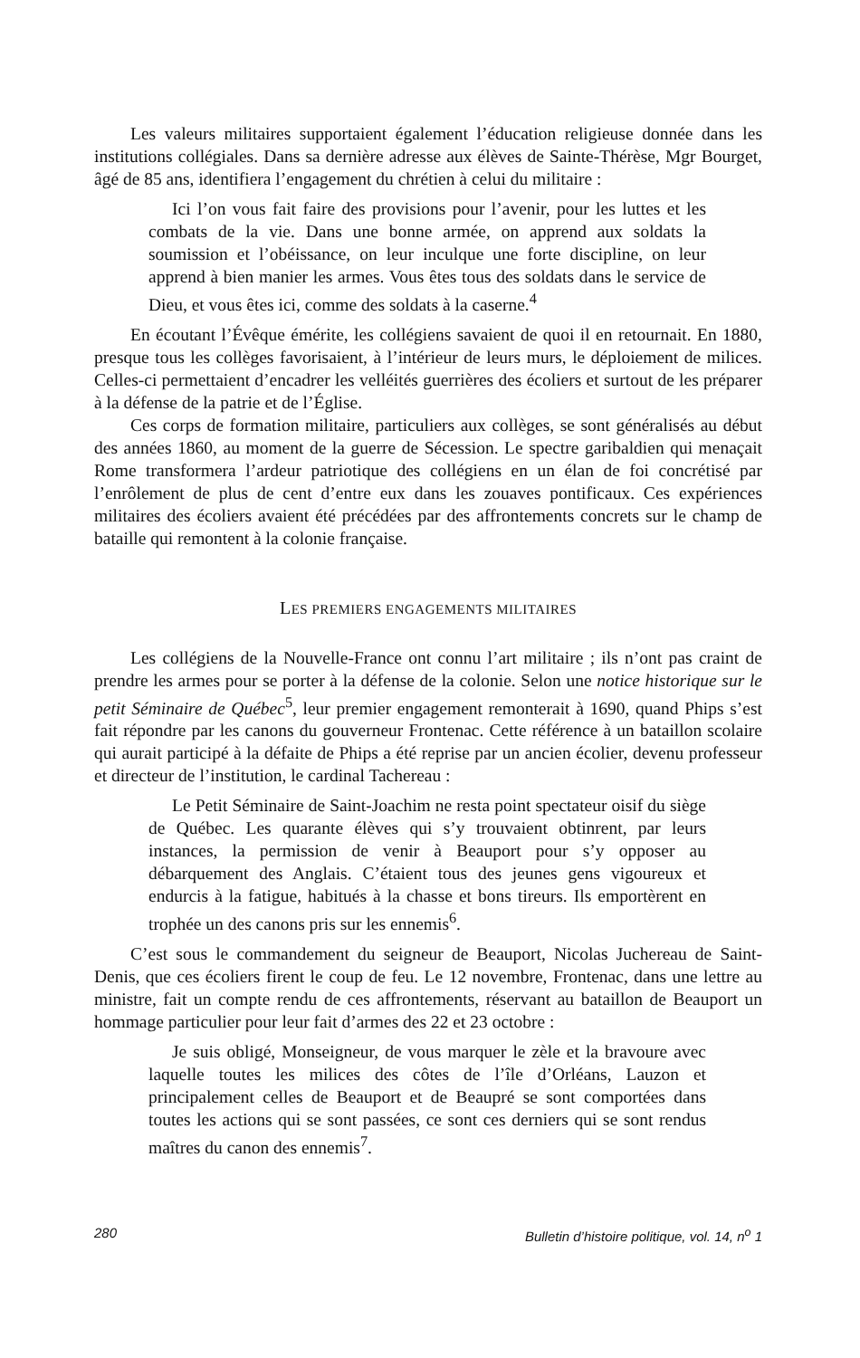Les valeurs militaires supportaient également l’éducation religieuse donnée dans les institutions collégiales. Dans sa dernière adresse aux élèves de Sainte-Thérèse, Mgr Bourget, âgé de 85 ans, identifiera l’engagement du chrétien à celui du militaire :
Ici l’on vous fait faire des provisions pour l’avenir, pour les luttes et les combats de la vie. Dans une bonne armée, on apprend aux soldats la soumission et l’obéissance, on leur inculque une forte discipline, on leur apprend à bien manier les armes. Vous êtes tous des soldats dans le service de Dieu, et vous êtes ici, comme des soldats à la caserne.<sup>4</sup>
En écoutant l’Évêque émérite, les collégiens savaient de quoi il en retournait. En 1880, presque tous les collèges favorisaient, à l’intérieur de leurs murs, le déploiement de milices. Celles-ci permettaient d’encadrer les velléités guerrières des écoliers et surtout de les préparer à la défense de la patrie et de l’Église.
Ces corps de formation militaire, particuliers aux collèges, se sont généralisés au début des années 1860, au moment de la guerre de Sécession. Le spectre garibaldien qui menaçait Rome transformera l’ardeur patriotique des collégiens en un élan de foi concrétisé par l’enrôlement de plus de cent d’entre eux dans les zouaves pontificaux. Ces expériences militaires des écoliers avaient été précédées par des affrontements concrets sur le champ de bataille qui remontent à la colonie française.
LES PREMIERS ENGAGEMENTS MILITAIRES
Les collégiens de la Nouvelle-France ont connu l’art militaire ; ils n’ont pas craint de prendre les armes pour se porter à la défense de la colonie. Selon une notice historique sur le petit Séminaire de Québec<sup>5</sup>, leur premier engagement remonterait à 1690, quand Phips s’est fait répondre par les canons du gouverneur Frontenac. Cette référence à un bataillon scolaire qui aurait participé à la défaite de Phips a été reprise par un ancien écolier, devenu professeur et directeur de l’institution, le cardinal Tachereau :
Le Petit Séminaire de Saint-Joachim ne resta point spectateur oisif du siège de Québec. Les quarante élèves qui s’y trouvaient obtinrent, par leurs instances, la permission de venir à Beauport pour s’y opposer au débarquement des Anglais. C’étaient tous des jeunes gens vigoureux et endurcis à la fatigue, habitués à la chasse et bons tireurs. Ils emportèrent en trophée un des canons pris sur les ennemis<sup>6</sup>.
C’est sous le commandement du seigneur de Beauport, Nicolas Juchereau de Saint-Denis, que ces écoliers firent le coup de feu. Le 12 novembre, Frontenac, dans une lettre au ministre, fait un compte rendu de ces affrontements, réservant au bataillon de Beauport un hommage particulier pour leur fait d’armes des 22 et 23 octobre :
Je suis obligé, Monseigneur, de vous marquer le zèle et la bravoure avec laquelle toutes les milices des côtes de l’île d’Orléans, Lauzon et principalement celles de Beauport et de Beaupré se sont comportées dans toutes les actions qui se sont passées, ce sont ces derniers qui se sont rendus maîtres du canon des ennemis<sup>7</sup>.
280 Bulletin d’histoire politique, vol. 14, n<sup>o</sup> 1